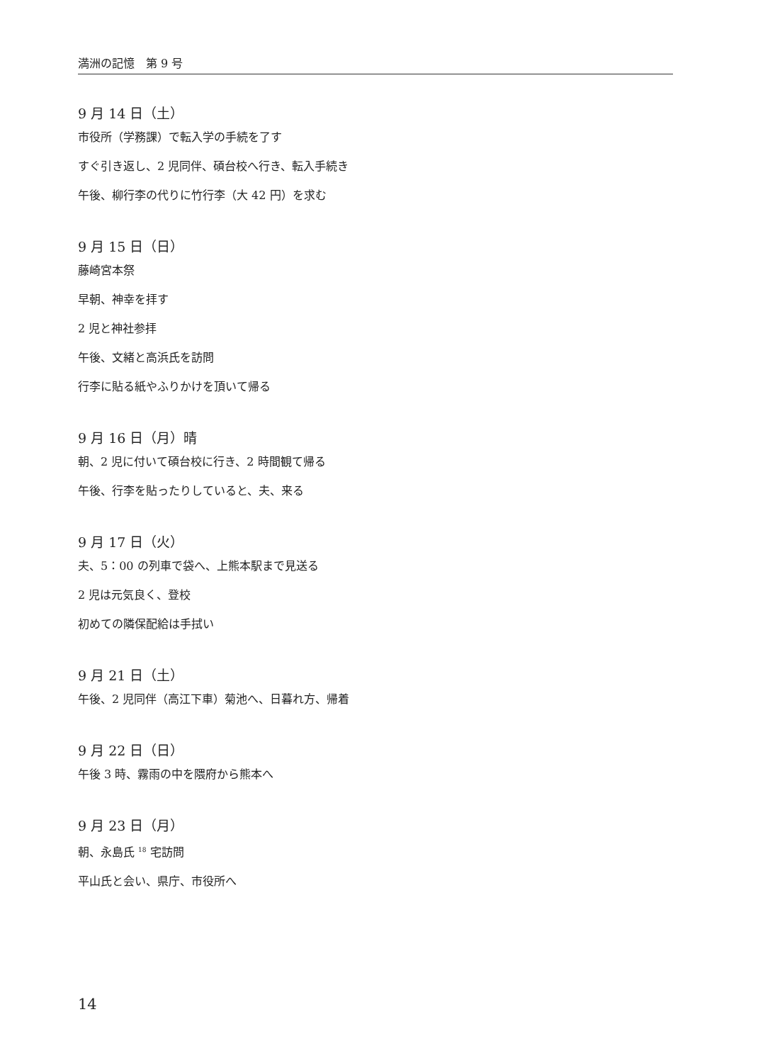満洲の記憶　第 9 号
9 月 14 日（土）
市役所（学務課）で転入学の手続を了す
すぐ引き返し、2 児同伴、碩台校へ行き、転入手続き
午後、柳行李の代りに竹行李（大 42 円）を求む
9 月 15 日（日）
藤崎宮本祭
早朝、神幸を拝す
2 児と神社参拝
午後、文緒と高浜氏を訪問
行李に貼る紙やふりかけを頂いて帰る
9 月 16 日（月）晴
朝、2 児に付いて碩台校に行き、2 時間観て帰る
午後、行李を貼ったりしていると、夫、来る
9 月 17 日（火）
夫、5：00 の列車で袋へ、上熊本駅まで見送る
2 児は元気良く、登校
初めての隣保配給は手拭い
9 月 21 日（土）
午後、2 児同伴（高江下車）菊池へ、日暮れ方、帰着
9 月 22 日（日）
午後 3 時、霧雨の中を隈府から熊本へ
9 月 23 日（月）
朝、永島氏 <sup>18</sup> 宅訪問
平山氏と会い、県庁、市役所へ
14